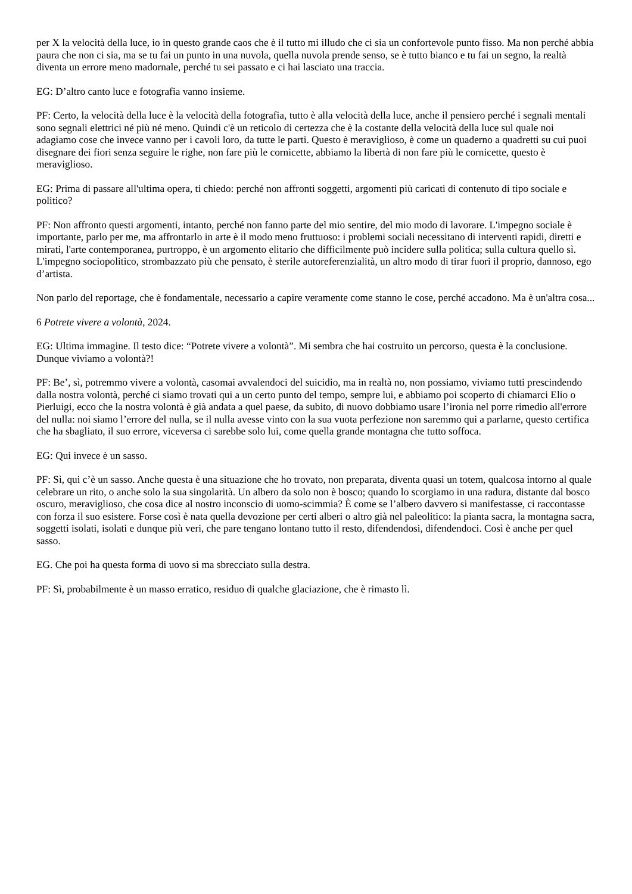per X la velocità della luce, io in questo grande caos che è il tutto mi illudo che ci sia un confortevole punto fisso. Ma non perché abbia paura che non ci sia, ma se tu fai un punto in una nuvola, quella nuvola prende senso, se è tutto bianco e tu fai un segno, la realtà diventa un errore meno madornale, perché tu sei passato e ci hai lasciato una traccia.
EG: D’altro canto luce e fotografia vanno insieme.
PF: Certo, la velocità della luce è la velocità della fotografia, tutto è alla velocità della luce, anche il pensiero perché i segnali mentali sono segnali elettrici né più né meno. Quindi c'è un reticolo di certezza che è la costante della velocità della luce sul quale noi adagiamo cose che invece vanno per i cavoli loro, da tutte le parti. Questo è meraviglioso, è come un quaderno a quadretti su cui puoi disegnare dei fiori senza seguire le righe, non fare più le cornicette, abbiamo la libertà di non fare più le cornicette, questo è meraviglioso.
EG: Prima di passare all'ultima opera, ti chiedo: perché non affronti soggetti, argomenti più caricati di contenuto di tipo sociale e politico?
PF: Non affronto questi argomenti, intanto, perché non fanno parte del mio sentire, del mio modo di lavorare. L'impegno sociale è importante, parlo per me, ma affrontarlo in arte è il modo meno fruttuoso: i problemi sociali necessitano di interventi rapidi, diretti e mirati, l'arte contemporanea, purtroppo, è un argomento elitario che difficilmente può incidere sulla politica; sulla cultura quello sì. L'impegno sociopolitico, strombazzato più che pensato, è sterile autoreferenzialità, un altro modo di tirar fuori il proprio, dannoso, ego d’artista.
Non parlo del reportage, che è fondamentale, necessario a capire veramente come stanno le cose, perché accadono. Ma è un'altra cosa...
6 Potrete vivere a volontà, 2024.
EG: Ultima immagine. Il testo dice: “Potrete vivere a volontà”. Mi sembra che hai costruito un percorso, questa è la conclusione. Dunque viviamo a volontà?!
PF: Be’, sì, potremmo vivere a volontà, casomai avvalendoci del suicidio, ma in realtà no, non possiamo, viviamo tutti prescindendo dalla nostra volontà, perché ci siamo trovati qui a un certo punto del tempo, sempre lui, e abbiamo poi scoperto di chiamarci Elio o Pierluigi, ecco che la nostra volontà è già andata a quel paese, da subito, di nuovo dobbiamo usare l’ironia nel porre rimedio all'errore del nulla: noi siamo l’errore del nulla, se il nulla avesse vinto con la sua vuota perfezione non saremmo qui a parlarne, questo certifica che ha sbagliato, il suo errore, viceversa ci sarebbe solo lui, come quella grande montagna che tutto soffoca.
EG: Qui invece è un sasso.
PF: Sì, qui c’è un sasso. Anche questa è una situazione che ho trovato, non preparata, diventa quasi un totem, qualcosa intorno al quale celebrare un rito, o anche solo la sua singolarità. Un albero da solo non è bosco; quando lo scorgiamo in una radura, distante dal bosco oscuro, meraviglioso, che cosa dice al nostro inconscio di uomo-scimmia? È come se l’albero davvero si manifestasse, ci raccontasse con forza il suo esistere. Forse così è nata quella devozione per certi alberi o altro già nel paleolitico: la pianta sacra, la montagna sacra, soggetti isolati, isolati e dunque più veri, che pare tengano lontano tutto il resto, difendendosi, difendendoci. Così è anche per quel sasso.
EG. Che poi ha questa forma di uovo sì ma sbrecciato sulla destra.
PF: Sì, probabilmente è un masso erratico, residuo di qualche glaciazione, che è rimasto lì.